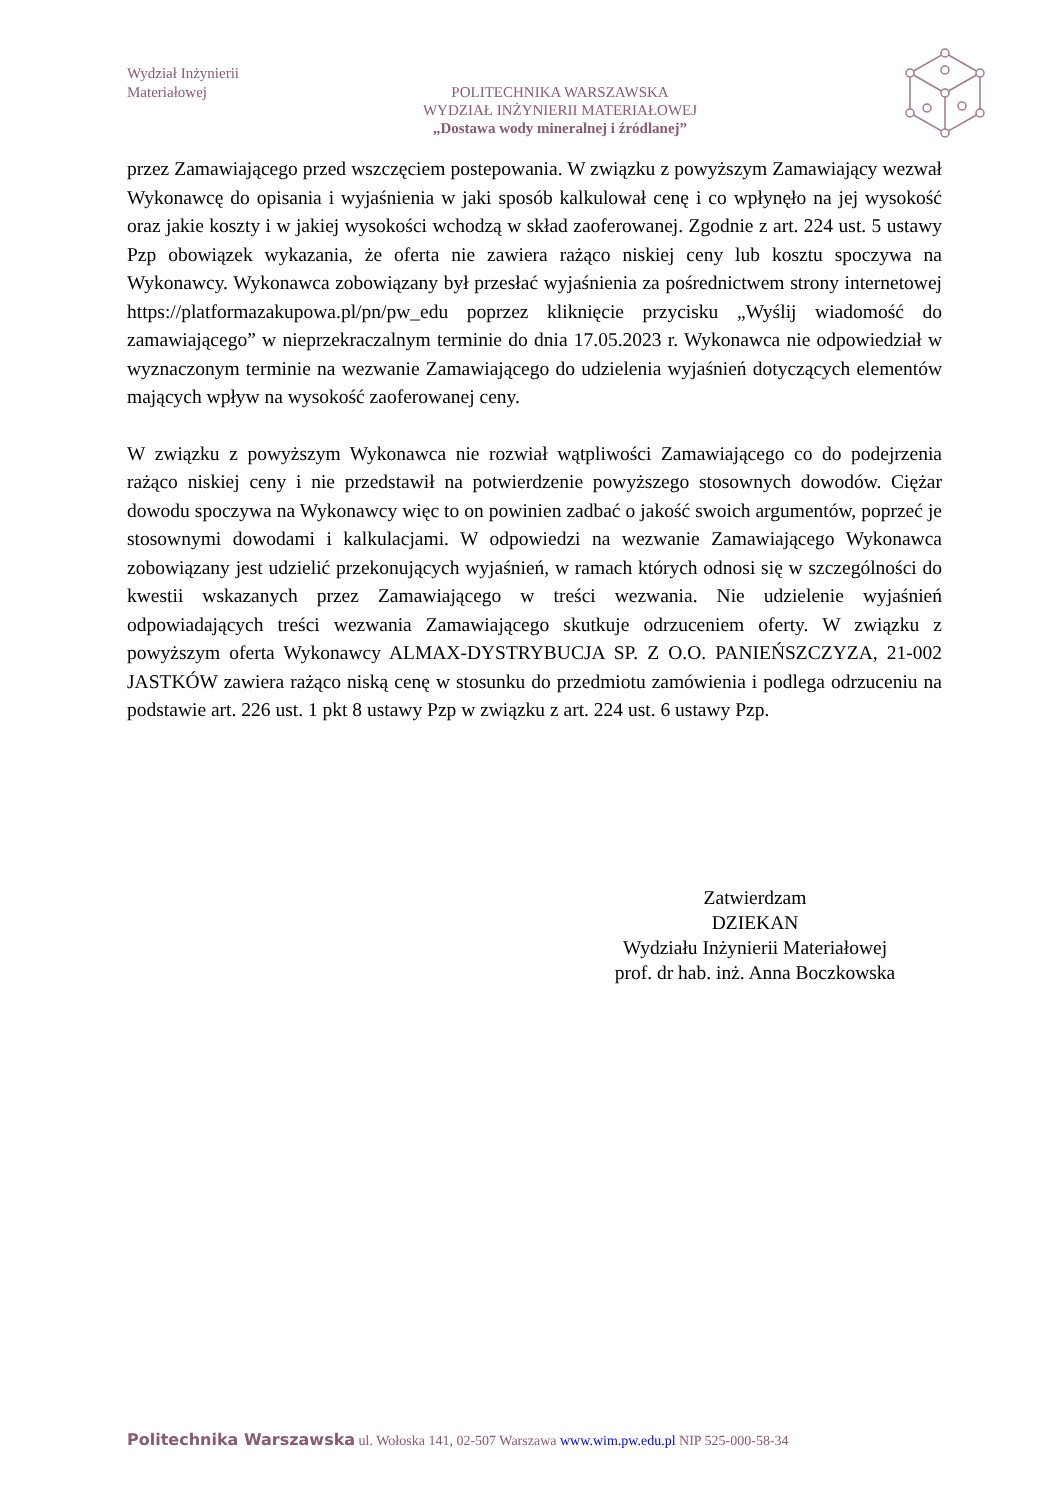Wydział Inżynierii
Materiałowej
POLITECHNIKA WARSZAWSKA
WYDZIAŁ INŻYNIERII MATERIAŁOWEJ
„Dostawa wody mineralnej i źródlanej”
przez Zamawiającego przed wszczęciem postepowania. W związku z powyższym Zamawiający wezwał Wykonawcę do opisania i wyjaśnienia w jaki sposób kalkulował cenę i co wpłynęło na jej wysokość oraz jakie koszty i w jakiej wysokości wchodzą w skład zaoferowanej. Zgodnie z art. 224 ust. 5 ustawy Pzp obowiązek wykazania, że oferta nie zawiera rażąco niskiej ceny lub kosztu spoczywa na Wykonawcy. Wykonawca zobowiązany był przesłać wyjaśnienia za pośrednictwem strony internetowej https://platformazakupowa.pl/pn/pw_edu poprzez kliknięcie przycisku „Wyślij wiadomość do zamawiającego” w nieprzekraczalnym terminie do dnia 17.05.2023 r. Wykonawca nie odpowiedział w wyznaczonym terminie na wezwanie Zamawiającego do udzielenia wyjaśnień dotyczących elementów mających wpływ na wysokość zaoferowanej ceny.
W związku z powyższym Wykonawca nie rozwiał wątpliwości Zamawiającego co do podejrzenia rażąco niskiej ceny i nie przedstawił na potwierdzenie powyższego stosownych dowodów. Ciężar dowodu spoczywa na Wykonawcy więc to on powinien zadbać o jakość swoich argumentów, poprzeć je stosownymi dowodami i kalkulacjami. W odpowiedzi na wezwanie Zamawiającego Wykonawca zobowiązany jest udzielić przekonujących wyjaśnień, w ramach których odnosi się w szczególności do kwestii wskazanych przez Zamawiającego w treści wezwania. Nie udzielenie wyjaśnień odpowiadających treści wezwania Zamawiającego skutkuje odrzuceniem oferty. W związku z powyższym oferta Wykonawcy ALMAX-DYSTRYBUCJA SP. Z O.O. PANIEŃSZCZYZA, 21-002 JASTKÓW zawiera rażąco niską cenę w stosunku do przedmiotu zamówienia i podlega odrzuceniu na podstawie art. 226 ust. 1 pkt 8 ustawy Pzp w związku z art. 224 ust. 6 ustawy Pzp.
Zatwierdzam
DZIEKAN
Wydziału Inżynierii Materiałowej
prof. dr hab. inż. Anna Boczkowska
Politechnika Warszawska ul. Wołoska 141, 02-507 Warszawa www.wim.pw.edu.pl NIP 525-000-58-34